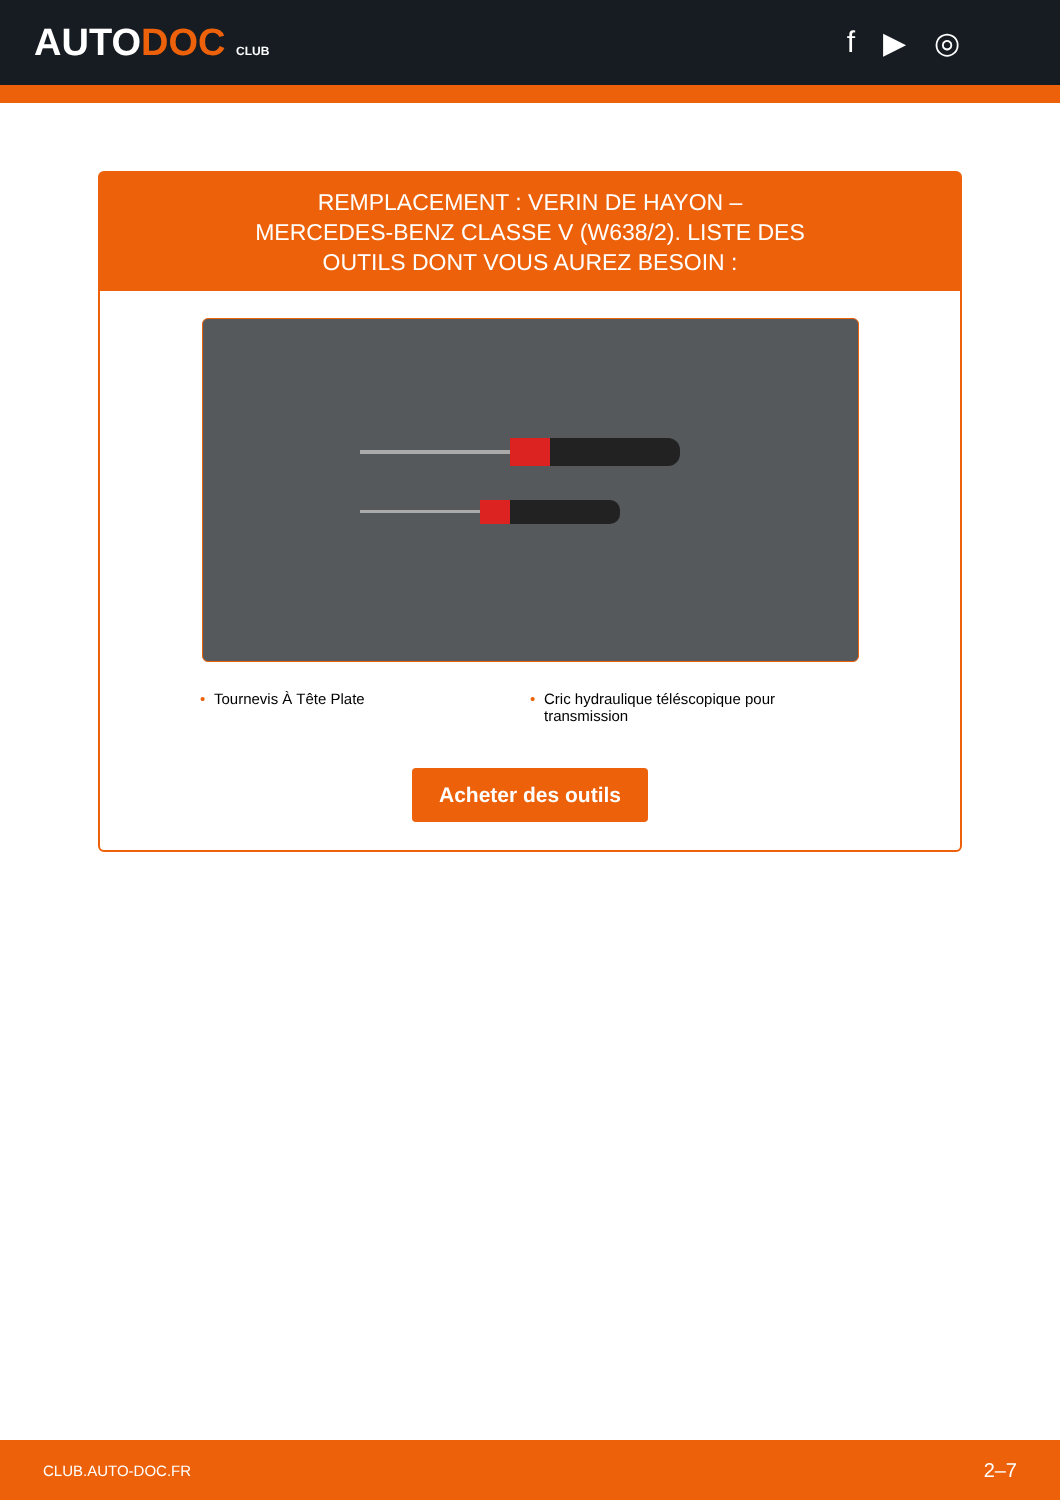AUTODOC CLUB
f ▶ ◎
REMPLACEMENT : VERIN DE HAYON – MERCEDES-BENZ CLASSE V (W638/2). LISTE DES OUTILS DONT VOUS AUREZ BESOIN :
• Tournevis À Tête Plate
• Cric hydraulique téléscopique pour transmission
Acheter des outils
CLUB.AUTO-DOC.FR 2–7